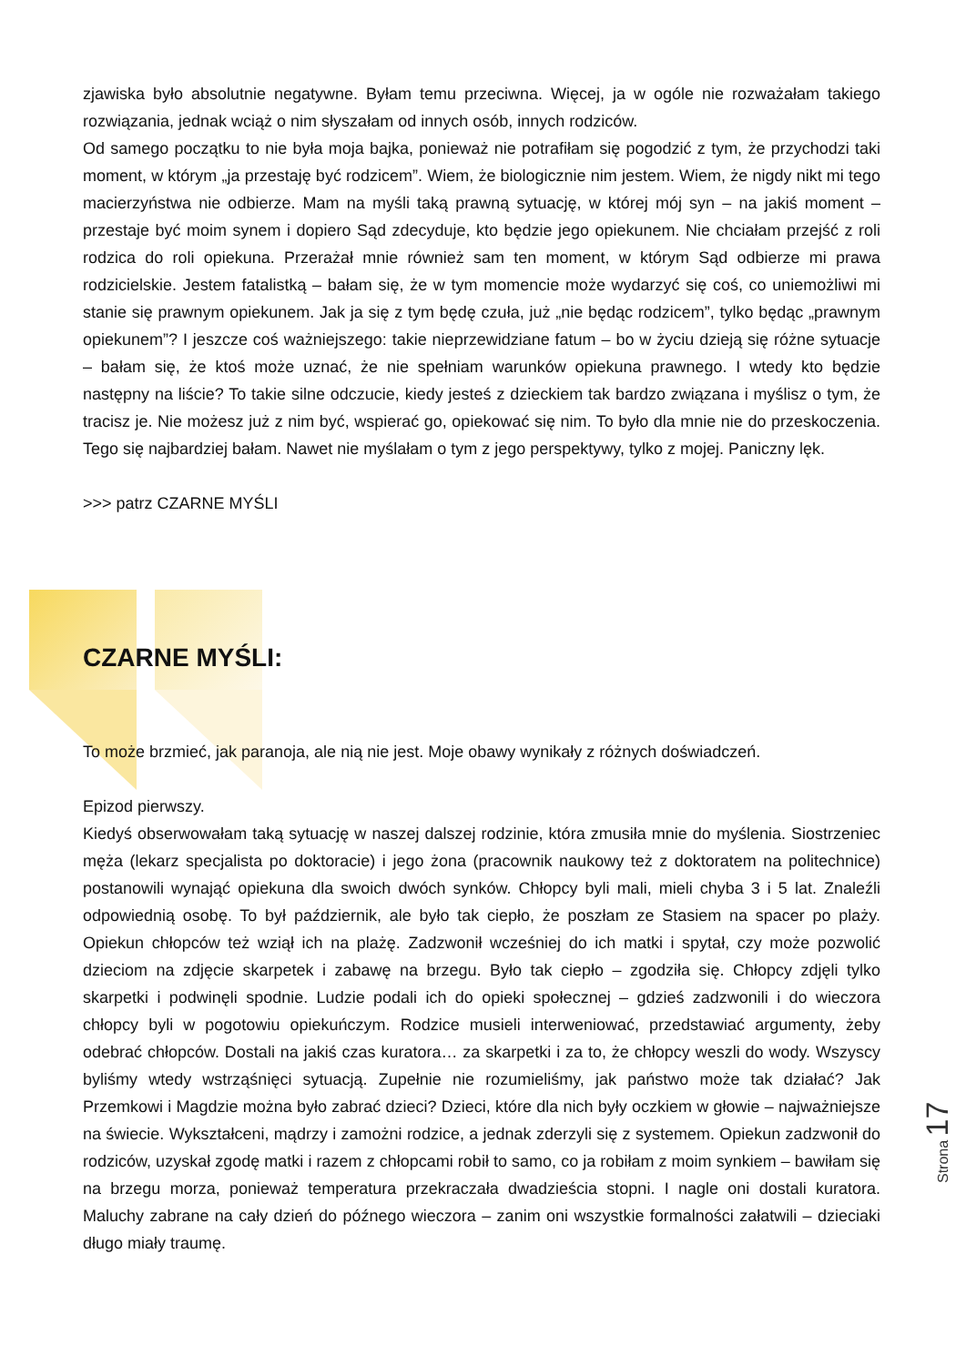zjawiska było absolutnie negatywne. Byłam temu przeciwna. Więcej, ja w ogóle nie rozważałam takiego rozwiązania, jednak wciąż o nim słyszałam od innych osób, innych rodziców.
Od samego początku to nie była moja bajka, ponieważ nie potrafiłam się pogodzić z tym, że przychodzi taki moment, w którym „ja przestaję być rodzicem”. Wiem, że biologicznie nim jestem. Wiem, że nigdy nikt mi tego macierzyństwa nie odbierze. Mam na myśli taką prawną sytuację, w której mój syn – na jakiś moment – przestaje być moim synem i dopiero Sąd zdecyduje, kto będzie jego opiekunem. Nie chciałam przejść z roli rodzica do roli opiekuna. Przerażał mnie również sam ten moment, w którym Sąd odbierze mi prawa rodzicielskie. Jestem fatalistką – bałam się, że w tym momencie może wydarzyć się coś, co uniemożliwi mi stanie się prawnym opiekunem. Jak ja się z tym będę czuła, już „nie będąc rodzicem”, tylko będąc „prawnym opiekunem”? I jeszcze coś ważniejszego: takie nieprzewidziane fatum – bo w życiu dzieją się różne sytuacje – bałam się, że ktoś może uznać, że nie spełniam warunków opiekuna prawnego. I wtedy kto będzie następny na liście? To takie silne odczucie, kiedy jesteś z dzieckiem tak bardzo związana i myślisz o tym, że tracisz je. Nie możesz już z nim być, wspierać go, opiekować się nim. To było dla mnie nie do przeskoczenia. Tego się najbardziej bałam. Nawet nie myślałam o tym z jego perspektywy, tylko z mojej. Paniczny lęk.
>>> patrz CZARNE MYŚLI
CZARNE MYŚLI:
To może brzmieć, jak paranoja, ale nią nie jest. Moje obawy wynikały z różnych doświadczeń.
Epizod pierwszy.
Kiedyś obserwowałam taką sytuację w naszej dalszej rodzinie, która zmusiła mnie do myślenia. Siostrzeniec męża (lekarz specjalista po doktoracie) i jego żona (pracownik naukowy też z doktoratem na politechnice) postanowili wynająć opiekuna dla swoich dwóch synków. Chłopcy byli mali, mieli chyba 3 i 5 lat. Znaleźli odpowiednią osobę. To był październik, ale było tak ciepło, że poszłam ze Stasiem na spacer po plaży. Opiekun chłopców też wziął ich na plażę. Zadzwonił wcześniej do ich matki i spytał, czy może pozwolić dzieciom na zdjęcie skarpetek i zabawę na brzegu. Było tak ciepło – zgodziła się. Chłopcy zdjęli tylko skarpetki i podwinęli spodnie. Ludzie podali ich do opieki społecznej – gdzieś zadzwonili i do wieczora chłopcy byli w pogotowiu opiekuńczym. Rodzice musieli interweniować, przedstawiać argumenty, żeby odebrać chłopców. Dostali na jakiś czas kuratora… za skarpetki i za to, że chłopcy weszli do wody. Wszyscy byliśmy wtedy wstrząśnięci sytuacją. Zupełnie nie rozumieliśmy, jak państwo może tak działać? Jak Przemkowi i Magdzie można było zabrać dzieci? Dzieci, które dla nich były oczkiem w głowie – najważniejsze na świecie. Wykształceni, mądrzy i zamożni rodzice, a jednak zderzyli się z systemem. Opiekun zadzwonił do rodziców, uzyskał zgodę matki i razem z chłopcami robił to samo, co ja robiłam z moim synkiem – bawiłam się na brzegu morza, ponieważ temperatura przekraczała dwadzieścia stopni. I nagle oni dostali kuratora. Maluchy zabrane na cały dzień do późnego wieczora – zanim oni wszystkie formalności załatwili – dzieciaki długo miały traumę.
Strona 17